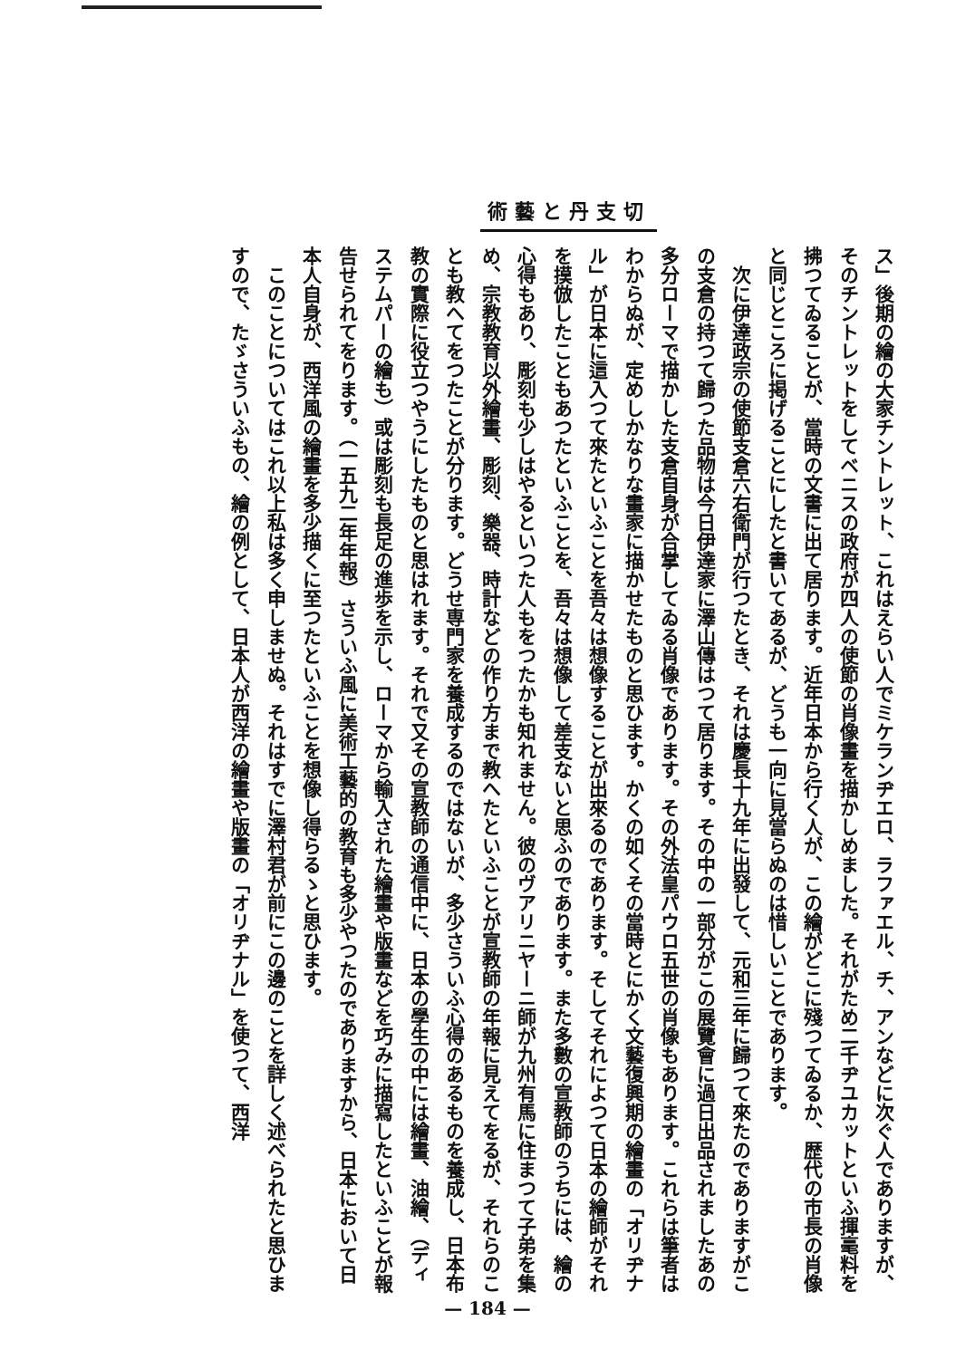切支丹と藝術
ス」後期の繪の大家チントレット、これはえらい人でミケランヂエロ、ラファエル、チ、アンなどに次ぐ人でありますが、そのチントレットをしてベニスの政府が四人の使節の肖像畫を描かしめました。それがため二千ヂユカットといふ揮毫料を拂つてゐることが、當時の文書に出て居ります。近年日本から行く人が、この繪がどこに殘つてゐるか、歴代の市長の肖像と同じところに掲げることにしたと書いてあるが、どうも一向に見當らぬのは惜しいことであります。
　次に伊達政宗の使節支倉六右衛門が行つたとき、それは慶長十九年に出發して、元和三年に歸つて來たのでありますがこの支倉の持つて歸つた品物は今日伊達家に澤山傳はつて居ります。その中の一部分がこの展覽會に過日出品されましたあの多分ローマで描かした支倉自身が合掌してゐる肖像であります。その外法皇パウロ五世の肖像もあります。これらは筆者はわからぬが、定めしかなりな畫家に描かせたものと思ひます。かくの如くその當時とにかく文藝復興期の繪畫の「オリヂナル」が日本に這入つて來たといふことを吾々は想像することが出來るのであります。そしてそれによつて日本の繪師がそれを摸倣したこともあつたといふことを、吾々は想像して差支ないと思ふのであります。また多數の宣教師のうちには、繪の心得もあり、彫刻も少しはやるといつた人もをつたかも知れません。彼のヴアリニヤーニ師が九州有馬に住まつて子弟を集め、宗教教育以外繪畫、彫刻、樂器、時計などの作り方まで教へたといふことが宣教師の年報に見えてをるが、それらのことも教へてをつたことが分ります。どうせ専門家を養成するのではないが、多少さういふ心得のあるものを養成し、日本布教の實際に役立つやうにしたものと思はれます。それで又その宣教師の通信中に、日本の學生の中には繪畫、油繪、（ディステムパーの繪も）或は彫刻も長足の進歩を示し、ローマから輸入された繪畫や版畫などを巧みに描寫したといふことが報告せられてをります。（一五九二年年報）さういふ風に美術工藝的の教育も多少やつたのでありますから、日本において日本人自身が、西洋風の繪畫を多少描くに至つたといふことを想像し得らるゝと思ひます。
　このことについてはこれ以上私は多く申しませぬ。それはすでに澤村君が前にこの邊のことを詳しく述べられたと思ひますので、たゞさういふもの、繪の例として、日本人が西洋の繪畫や版畫の「オリヂナル」を使つて、西洋
— 184 —